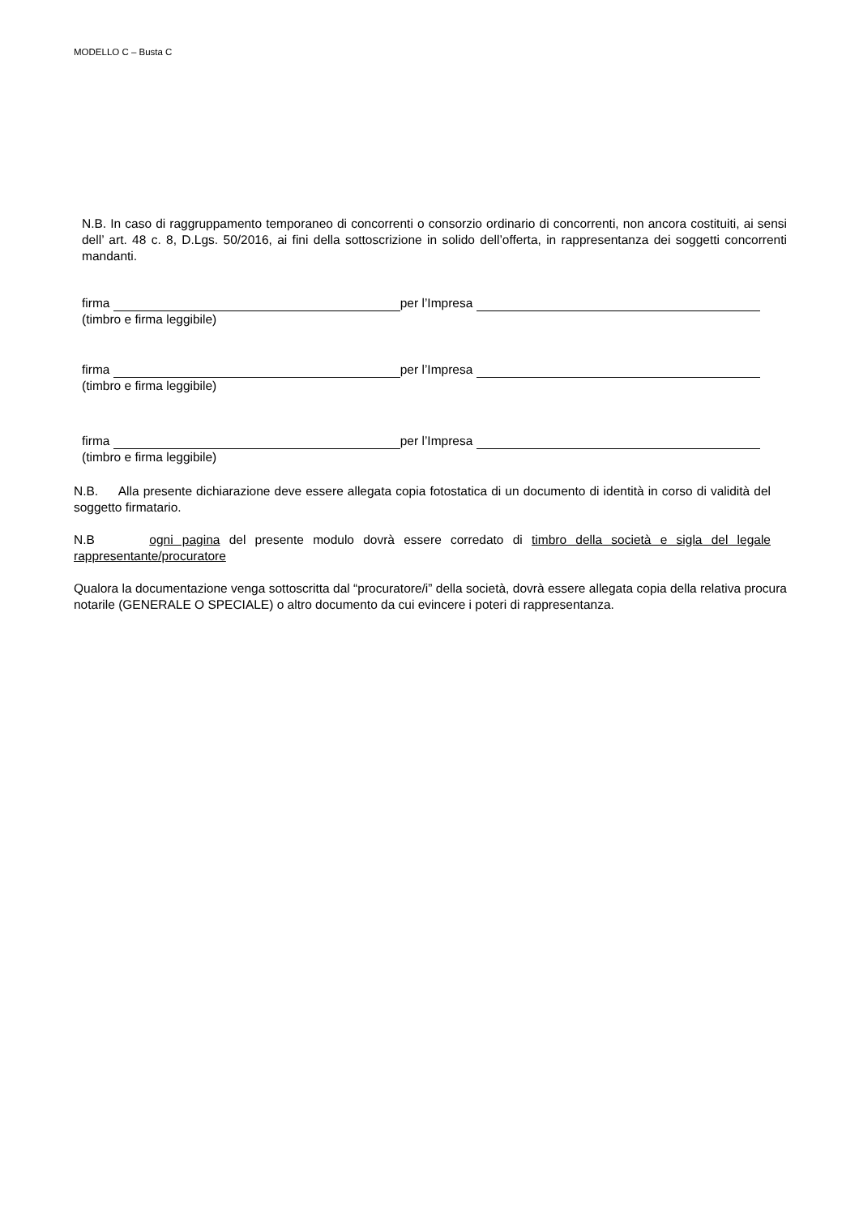MODELLO C – Busta C
N.B. In caso di raggruppamento temporaneo di concorrenti o consorzio ordinario di concorrenti, non ancora costituiti, ai sensi dell’ art. 48 c. 8, D.Lgs. 50/2016, ai fini della sottoscrizione in solido dell’offerta, in rappresentanza dei soggetti concorrenti mandanti.
firma per l’Impresa
(timbro e firma leggibile)
firma per l’Impresa
(timbro e firma leggibile)
firma per l’Impresa
(timbro e firma leggibile)
N.B. Alla presente dichiarazione deve essere allegata copia fotostatica di un documento di identità in corso di validità del soggetto firmatario.
N.B ogni pagina del presente modulo dovrà essere corredato di timbro della società e sigla del legale rappresentante/procuratore
Qualora la documentazione venga sottoscritta dal “procuratore/i” della società, dovrà essere allegata copia della relativa procura notarile (GENERALE O SPECIALE) o altro documento da cui evincere i poteri di rappresentanza.